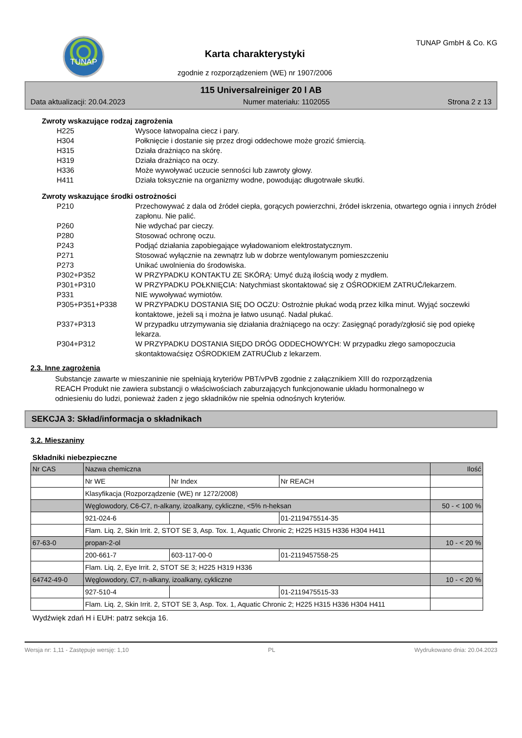TUNAP
Karta charakterystyki
zgodnie z rozporządzeniem (WE) nr 1907/2006
TUNAP GmbH & Co. KG
115 Universalreiniger 20 l AB
Data aktualizacji: 20.04.2023 Numer materiału: 1102055 Strona 2 z 13
Zwroty wskazujące rodzaj zagrożenia
H225 Wysoce łatwopalna ciecz i pary.
H304 Połknięcie i dostanie się przez drogi oddechowe może grozić śmiercią.
H315 Działa drażniąco na skórę.
H319 Działa drażniąco na oczy.
H336 Może wywoływać uczucie senności lub zawroty głowy.
H411 Działa toksycznie na organizmy wodne, powodując długotrwałe skutki.
Zwroty wskazujące środki ostrożności
P210 Przechowywać z dala od źródeł ciepła, gorących powierzchni, źródeł iskrzenia, otwartego ognia i innych źródeł zapłonu. Nie palić.
P260 Nie wdychać par cieczy.
P280 Stosować ochronę oczu.
P243 Podjąć działania zapobiegające wyładowaniom elektrostatycznym.
P271 Stosować wyłącznie na zewnątrz lub w dobrze wentylowanym pomieszczeniu
P273 Unikać uwolnienia do środowiska.
P302+P352 W PRZYPADKU KONTAKTU ZE SKÓRĄ: Umyć dużą ilością wody z mydłem.
P301+P310 W PRZYPADKU POŁKNIĘCIA: Natychmiast skontaktować się z OŚRODKIEM ZATRUĆ/lekarzem.
P331 NIE wywoływać wymiotów.
P305+P351+P338 W PRZYPADKU DOSTANIA SIĘ DO OCZU: Ostrożnie płukać wodą przez kilka minut. Wyjąć soczewki kontaktowe, jeżeli są i można je łatwo usunąć. Nadal płukać.
P337+P313 W przypadku utrzymywania się działania drażniącego na oczy: Zasięgnąć porady/zgłosić się pod opiekę lekarza.
P304+P312 W PRZYPADKU DOSTANIA SIĘDO DRÓG ODDECHOWYCH: W przypadku złego samopoczucia skontaktowaćsięz OŚRODKIEM ZATRUĆlub z lekarzem.
2.3. Inne zagrożenia
Substancje zawarte w mieszaninie nie spełniają kryteriów PBT/vPvB zgodnie z załącznikiem XIII do rozporządzenia REACH Produkt nie zawiera substancji o właściwościach zaburzających funkcjonowanie układu hormonalnego w odniesieniu do ludzi, ponieważ żaden z jego składników nie spełnia odnośnych kryteriów.
SEKCJA 3: Skład/informacja o składnikach
3.2. Mieszaniny
Składniki niebezpieczne
| Nr CAS | Nazwa chemiczna | | | Ilość |
| | Nr WE | Nr Index | Nr REACH | |
| | Klasyfikacja (Rozporządzenie (WE) nr 1272/2008) | | | |
| | Węglowodory, C6-C7, n-alkany, izoalkany, cykliczne, <5% n-heksan | | | 50 - < 100 % |
| | 921-024-6 | | 01-2119475514-35 | |
| | Flam. Liq. 2, Skin Irrit. 2, STOT SE 3, Asp. Tox. 1, Aquatic Chronic 2; H225 H315 H336 H304 H411 | | | |
| 67-63-0 | propan-2-ol | | | 10 - < 20 % |
| | 200-661-7 | 603-117-00-0 | 01-2119457558-25 | |
| | Flam. Liq. 2, Eye Irrit. 2, STOT SE 3; H225 H319 H336 | | | |
| 64742-49-0 | Węglowodory, C7, n-alkany, izoalkany, cykliczne | | | 10 - < 20 % |
| | 927-510-4 | | 01-2119475515-33 | |
| | Flam. Liq. 2, Skin Irrit. 2, STOT SE 3, Asp. Tox. 1, Aquatic Chronic 2; H225 H315 H336 H304 H411 | | | |
Wydźwięk zdań H i EUH: patrz sekcja 16.
Wersja nr: 1,11 - Zastępuje wersję: 1,10 PL Wydrukowano dnia: 20.04.2023